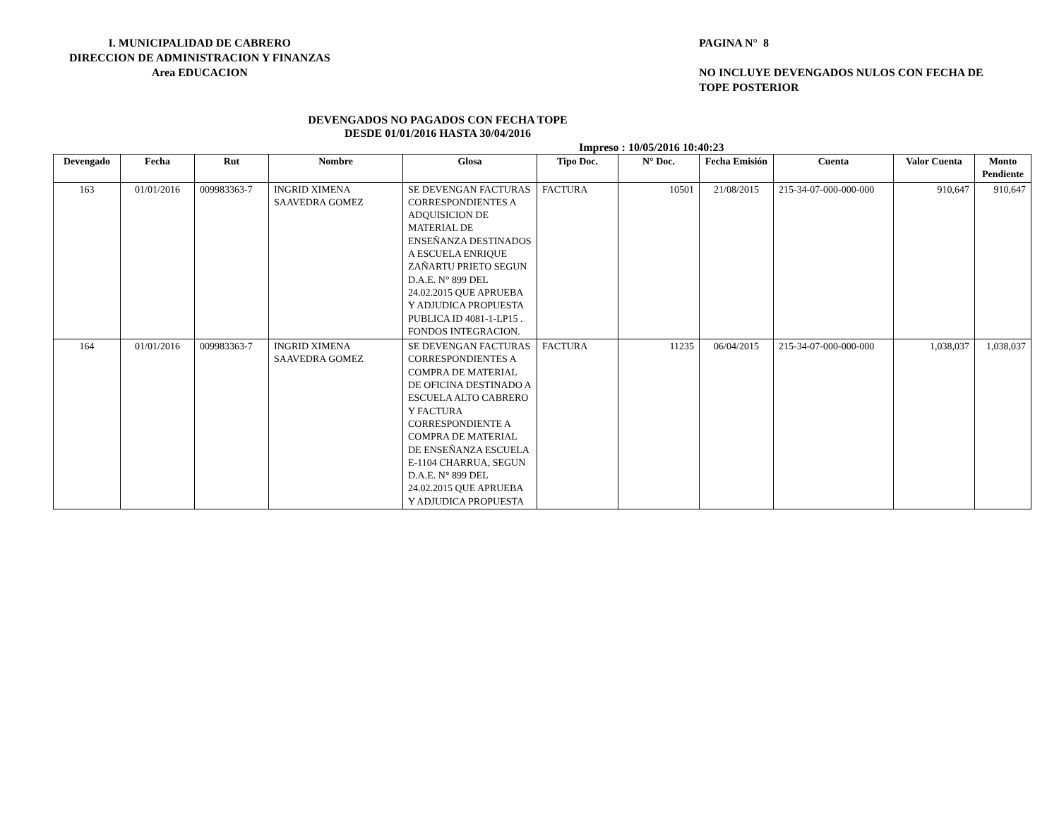I. MUNICIPALIDAD DE CABRERO
DIRECCION DE ADMINISTRACION Y FINANZAS
Area EDUCACION
PAGINA N° 8
NO INCLUYE DEVENGADOS NULOS CON FECHA DE TOPE POSTERIOR
DEVENGADOS NO PAGADOS CON FECHA TOPE
DESDE 01/01/2016 HASTA 30/04/2016
Impreso : 10/05/2016 10:40:23
| Devengado | Fecha | Rut | Nombre | Glosa | Tipo Doc. | N° Doc. | Fecha Emisión | Cuenta | Valor Cuenta | Monto Pendiente |
| --- | --- | --- | --- | --- | --- | --- | --- | --- | --- | --- |
| 163 | 01/01/2016 | 009983363-7 | INGRID XIMENA SAAVEDRA GOMEZ | SE DEVENGAN FACTURAS CORRESPONDIENTES A ADQUISICION DE MATERIAL DE ENSEÑANZA DESTINADOS A ESCUELA ENRIQUE ZAÑARTU PRIETO SEGUN D.A.E. N° 899 DEL 24.02.2015 QUE APRUEBA Y ADJUDICA PROPUESTA PUBLICA ID 4081-1-LP15 . FONDOS INTEGRACION. | FACTURA | 10501 | 21/08/2015 | 215-34-07-000-000-000 | 910,647 | 910,647 |
| 164 | 01/01/2016 | 009983363-7 | INGRID XIMENA SAAVEDRA GOMEZ | SE DEVENGAN FACTURAS CORRESPONDIENTES A COMPRA DE MATERIAL DE OFICINA DESTINADO A ESCUELA ALTO CABRERO Y FACTURA CORRESPONDIENTE A COMPRA DE MATERIAL DE ENSEÑANZA ESCUELA E-1104 CHARRUA, SEGUN D.A.E. N° 899 DEL 24.02.2015 QUE APRUEBA Y ADJUDICA PROPUESTA | FACTURA | 11235 | 06/04/2015 | 215-34-07-000-000-000 | 1,038,037 | 1,038,037 |